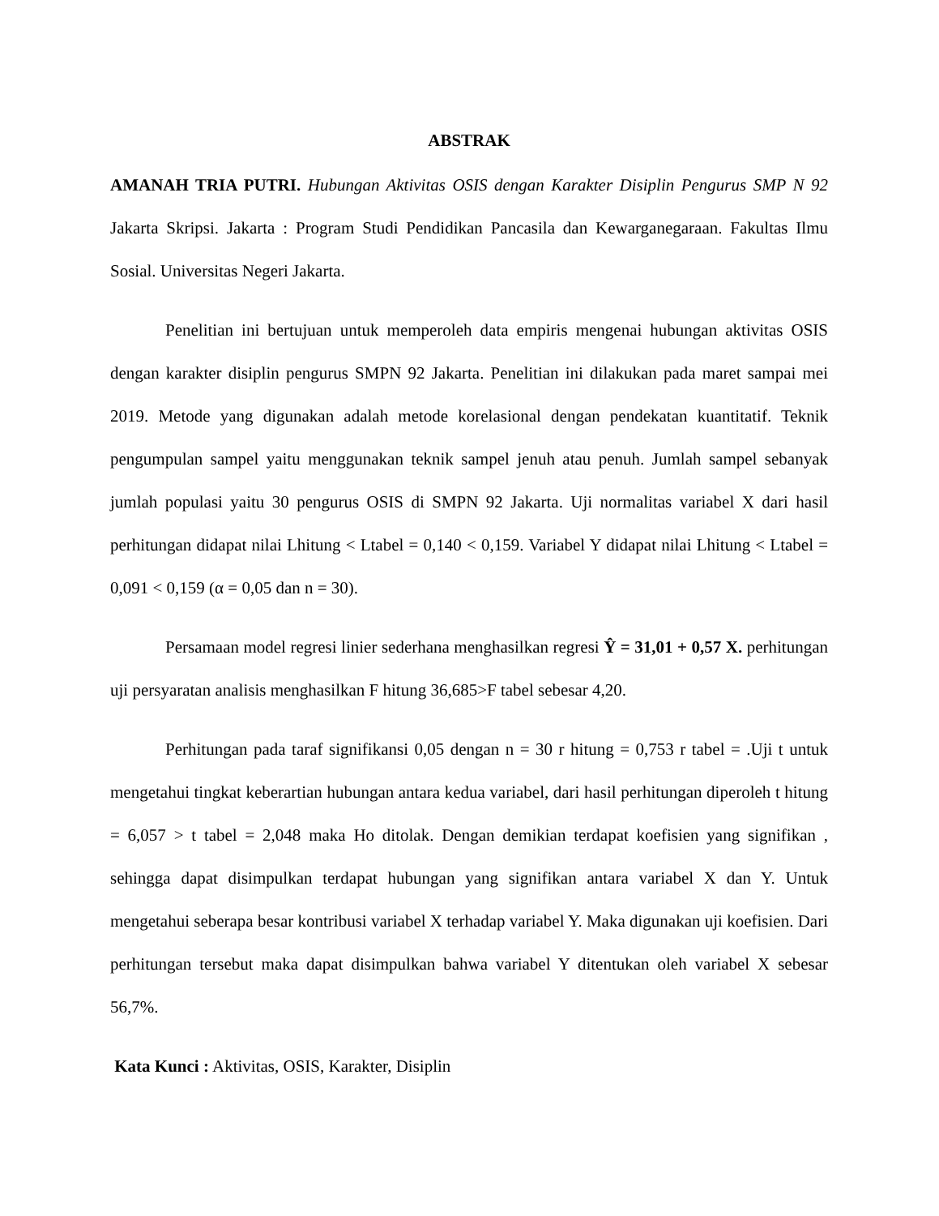ABSTRAK
AMANAH TRIA PUTRI. Hubungan Aktivitas OSIS dengan Karakter Disiplin Pengurus SMP N 92 Jakarta Skripsi. Jakarta : Program Studi Pendidikan Pancasila dan Kewarganegaraan. Fakultas Ilmu Sosial. Universitas Negeri Jakarta.
Penelitian ini bertujuan untuk memperoleh data empiris mengenai hubungan aktivitas OSIS dengan karakter disiplin pengurus SMPN 92 Jakarta. Penelitian ini dilakukan pada maret sampai mei 2019. Metode yang digunakan adalah metode korelasional dengan pendekatan kuantitatif. Teknik pengumpulan sampel yaitu menggunakan teknik sampel jenuh atau penuh. Jumlah sampel sebanyak jumlah populasi yaitu 30 pengurus OSIS di SMPN 92 Jakarta. Uji normalitas variabel X dari hasil perhitungan didapat nilai Lhitung < Ltabel = 0,140 < 0,159. Variabel Y didapat nilai Lhitung < Ltabel = 0,091 < 0,159 (α = 0,05 dan n = 30).
Persamaan model regresi linier sederhana menghasilkan regresi Ŷ = 31,01 + 0,57 X. perhitungan uji persyaratan analisis menghasilkan F hitung 36,685>F tabel sebesar 4,20.
Perhitungan pada taraf signifikansi 0,05 dengan n = 30 r hitung = 0,753 r tabel = .Uji t untuk mengetahui tingkat keberartian hubungan antara kedua variabel, dari hasil perhitungan diperoleh t hitung = 6,057 > t tabel = 2,048 maka Ho ditolak. Dengan demikian terdapat koefisien yang signifikan , sehingga dapat disimpulkan terdapat hubungan yang signifikan antara variabel X dan Y. Untuk mengetahui seberapa besar kontribusi variabel X terhadap variabel Y. Maka digunakan uji koefisien. Dari perhitungan tersebut maka dapat disimpulkan bahwa variabel Y ditentukan oleh variabel X sebesar 56,7%.
Kata Kunci : Aktivitas, OSIS, Karakter, Disiplin